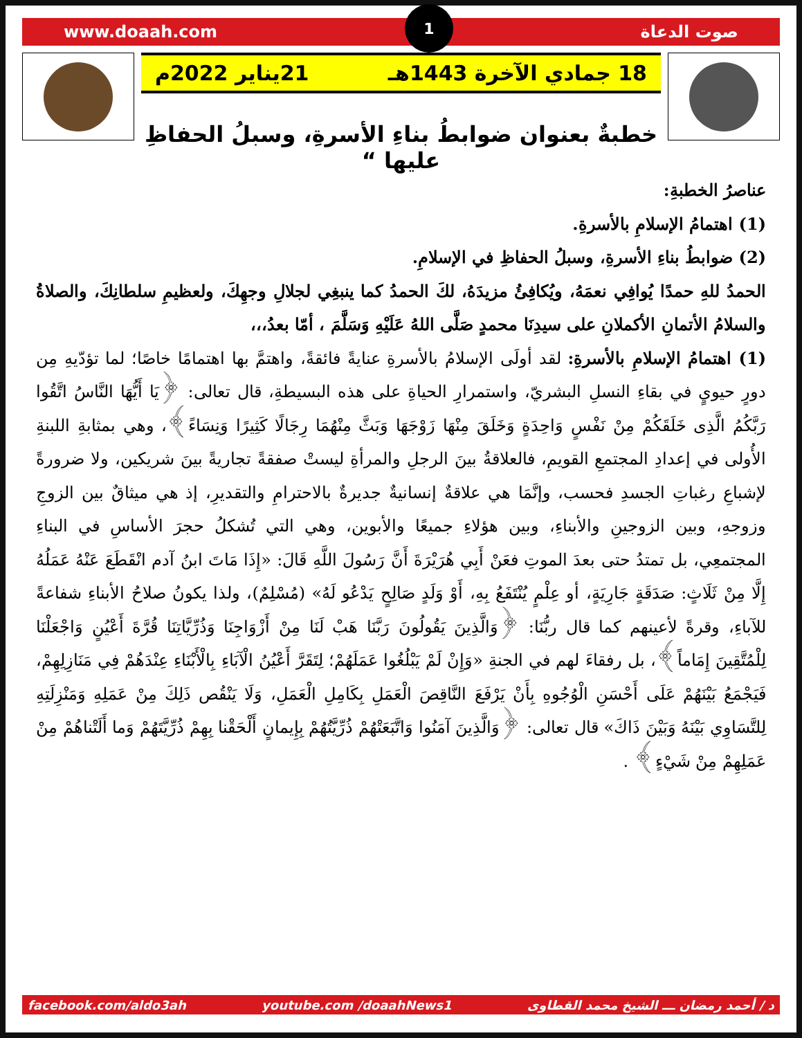www.doaah.com 1 صوت الدعاة
18 جمادي الآخرة 1443هـ 21يناير 2022م
خطبةٌ بعنوان ضوابطُ بناءِ الأسرةِ، وسبلُ الحفاظِ عليها “
عناصرُ الخطبةِ:
(1) اهتمامُ الإسلامِ بالأسرةِ.
(2) ضوابطُ بناءِ الأسرةِ، وسبلُ الحفاظِ في الإسلامِ.
الحمدُ للهِ حمدًا يُوافِي نعمَهُ، ويُكافِئُ مزيدَهُ، لكَ الحمدُ كما ينبغِي لجلالِ وجهِكَ، ولعظيمِ سلطانِكَ، والصلاةُ والسلامُ الأتمانِ الأكملانِ على سيدِنَا محمدٍ صَلَّى اللهُ عَلَيْهِ وَسَلَّمَ ، أمّا بعدُ،،،
(1) اهتمامُ الإسلامِ بالأسرةِ: لقد أولَى الإسلامُ بالأسرةِ عنايةً فائقةً، واهتمَّ بها اهتمامًا خاصًا؛ لما تؤدّيهِ مِن دورٍ حيويٍ في بقاءِ النسلِ البشريّ، واستمرارِ الحياةِ على هذه البسيطةِ، قال تعالى: ﴿يَا أَيُّهَا النَّاسُ اتَّقُوا رَبَّكُمُ الَّذِى خَلَقَكُمْ مِنْ نَفْسٍ وَاحِدَةٍ وَخَلَقَ مِنْهَا زَوْجَهَا وَبَثَّ مِنْهُمَا رِجَالًا كَثِيرًا وَنِسَاءً﴾، وهي بمثابةِ اللبنةِ الأُولى في إعدادِ المجتمعِ القويمِ، فالعلاقةُ بينَ الرجلِ والمرأةِ ليستْ صفقةً تجاريةً بينَ شريكين، ولا ضرورةً لإشباعِ رغباتِ الجسدِ فحسب، وإنَّمَا هي علاقةٌ إنسانيةٌ جديرةٌ بالاحترامِ والتقديرِ، إذ هي ميثاقٌ بين الزوجِ وزوجهِ، وبين الزوجينِ والأبناءِ، وبين هؤلاءِ جميعًا والأبوين، وهي التي تُشكلُ حجرَ الأساسِ في البناءِ المجتمعِي، بل تمتدُ حتى بعدَ الموتِ فعَنْ أَبِي هُرَيْرَةَ أَنَّ رَسُولَ اللَّهِ قَالَ: «إِذَا مَاتَ ابنُ آدم انْقَطَعَ عَنْهُ عَمَلُهُ إِلَّا مِنْ ثَلَاثٍ: صَدَقَةٍ جَارِيَةٍ، أو عِلْمٍ يُنْتَفَعُ بِهِ، أَوْ وَلَدٍ صَالِحٍ يَدْعُو لَهُ» (مُسْلِمٌ)، ولذا يكونُ صلاحُ الأبناءِ شفاعةً للآباءِ، وقرةً لأعينهم كما قال ربُّنَا: ﴿وَالَّذِينَ يَقُولُونَ رَبَّنَا هَبْ لَنَا مِنْ أَزْوَاجِنَا وَذُرِّيَّاتِنَا قُرَّةَ أَعْيُنٍ وَاجْعَلْنَا لِلْمُتَّقِينَ إِمَاماً﴾، بل رفقاءَ لهم في الجنةِ «وَإِنْ لَمْ يَبْلُغُوا عَمَلَهُمْ؛ لِتَقَرَّ أَعْيُنُ الْآبَاءِ بِالْأَبْنَاءِ عِنْدَهُمْ فِي مَنَازِلِهِمْ، فَيَجْمَعُ بَيْنَهُمْ عَلَى أَحْسَنِ الْوُجُوهِ بِأَنْ يَرْفَعَ النَّاقِصَ الْعَمَلِ بِكَامِلِ الْعَمَلِ، وَلَا يَنْقُص ذَلِكَ مِنْ عَمَلِهِ وَمَنْزِلَتِهِ لِلتَّسَاوِي بَيْنَهُ وَبَيْنَ ذَاكَ» قال تعالى: ﴿وَالَّذِينَ آمَنُوا وَاتَّبَعَتْهُمْ ذُرِّيَّتُهُمْ بِإِيمانٍ أَلْحَقْنا بِهِمْ ذُرِّيَّتَهُمْ وَما أَلَتْناهُمْ مِنْ عَمَلِهِمْ مِنْ شَيْءٍ﴾ .
facebook.com/aldo3ah youtube.com /doaahNews1 د / أحمد رمضان ـــ الشيخ محمد القطاوى